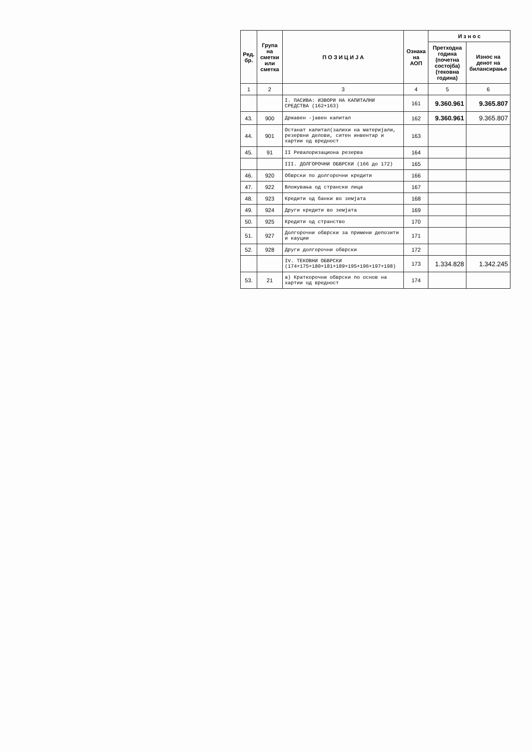| Ред. бр. | Група на сметки или сметка | П О З И Ц И Ј А | Ознака на АОП | И з н о с | |
| --- | --- | --- | --- | --- | --- |
| | | | | Претходна година (почетна состојба) (тековна година) | Износ на денот на билансирање |
| 1 | 2 | 3 | 4 | 5 | 6 |
| | | I. ПАСИВА: ИЗВОРИ НА КАПИТАЛНИ СРЕДСТВА (162+163) | 161 | 9.360.961 | 9.365.807 |
| 43. | 900 | Државен -јавен капитал | 162 | 9.360.961 | 9.365.807 |
| 44. | 901 | Останат капитал(залихи на материјали, резервни делови, ситен инвентар и хартии од вредност | 163 | | |
| 45. | 91 | II Ревалоризациона резерва | 164 | | |
| | | III. ДОЛГОРОЧНИ ОБВРСКИ (166 до 172) | 165 | | |
| 46. | 920 | Обврски по долгорочни кредити | 166 | | |
| 47. | 922 | Вложувања од странски лица | 167 | | |
| 48. | 923 | Кредити од банки во земјата | 168 | | |
| 49. | 924 | Други кредити во земјата | 169 | | |
| 50. | 925 | Кредити од странство | 170 | | |
| 51. | 927 | Долгорочни обврски за примени депозити и кауции | 171 | | |
| 52. | 928 | Други долгорочни обврски | 172 | | |
| | | IV. ТЕКОВНИ ОБВРСКИ (174+175+180+181+189+195+196+197+198) | 173 | 1.334.828 | 1.342.245 |
| 53. | 21 | а) Краткорочни обврски по основ на хартии од вредност | 174 | | |